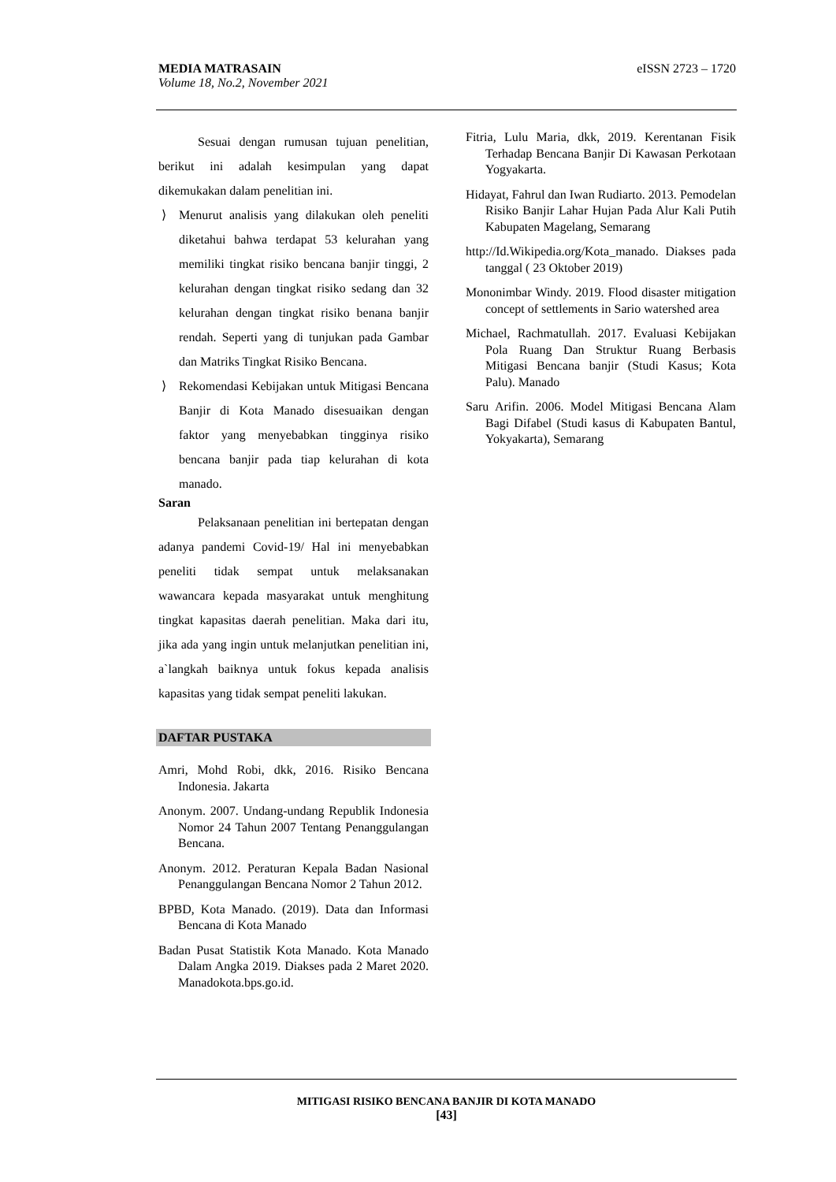eISSN 2723 – 1720 MEDIA MATRASAIN
Volume 18, No.2, November 2021
Sesuai dengan rumusan tujuan penelitian, berikut ini adalah kesimpulan yang dapat dikemukakan dalam penelitian ini.
⟩ Menurut analisis yang dilakukan oleh peneliti diketahui bahwa terdapat 53 kelurahan yang memiliki tingkat risiko bencana banjir tinggi, 2 kelurahan dengan tingkat risiko sedang dan 32 kelurahan dengan tingkat risiko benana banjir rendah. Seperti yang di tunjukan pada Gambar dan Matriks Tingkat Risiko Bencana.
⟩ Rekomendasi Kebijakan untuk Mitigasi Bencana Banjir di Kota Manado disesuaikan dengan faktor yang menyebabkan tingginya risiko bencana banjir pada tiap kelurahan di kota manado.
Saran
Pelaksanaan penelitian ini bertepatan dengan adanya pandemi Covid-19/ Hal ini menyebabkan peneliti tidak sempat untuk melaksanakan wawancara kepada masyarakat untuk menghitung tingkat kapasitas daerah penelitian. Maka dari itu, jika ada yang ingin untuk melanjutkan penelitian ini, a`langkah baiknya untuk fokus kepada analisis kapasitas yang tidak sempat peneliti lakukan.
DAFTAR PUSTAKA
Amri, Mohd Robi, dkk, 2016. Risiko Bencana Indonesia. Jakarta
Anonym. 2007. Undang-undang Republik Indonesia Nomor 24 Tahun 2007 Tentang Penanggulangan Bencana.
Anonym. 2012. Peraturan Kepala Badan Nasional Penanggulangan Bencana Nomor 2 Tahun 2012.
BPBD, Kota Manado. (2019). Data dan Informasi Bencana di Kota Manado
Badan Pusat Statistik Kota Manado. Kota Manado Dalam Angka 2019. Diakses pada 2 Maret 2020. Manadokota.bps.go.id.
Fitria, Lulu Maria, dkk, 2019. Kerentanan Fisik Terhadap Bencana Banjir Di Kawasan Perkotaan Yogyakarta.
Hidayat, Fahrul dan Iwan Rudiarto. 2013. Pemodelan Risiko Banjir Lahar Hujan Pada Alur Kali Putih Kabupaten Magelang, Semarang
http://Id.Wikipedia.org/Kota_manado. Diakses pada tanggal ( 23 Oktober 2019)
Mononimbar Windy. 2019. Flood disaster mitigation concept of settlements in Sario watershed area
Michael, Rachmatullah. 2017. Evaluasi Kebijakan Pola Ruang Dan Struktur Ruang Berbasis Mitigasi Bencana banjir (Studi Kasus; Kota Palu). Manado
Saru Arifin. 2006. Model Mitigasi Bencana Alam Bagi Difabel (Studi kasus di Kabupaten Bantul, Yokyakarta), Semarang
MITIGASI RISIKO BENCANA BANJIR DI KOTA MANADO
[43]